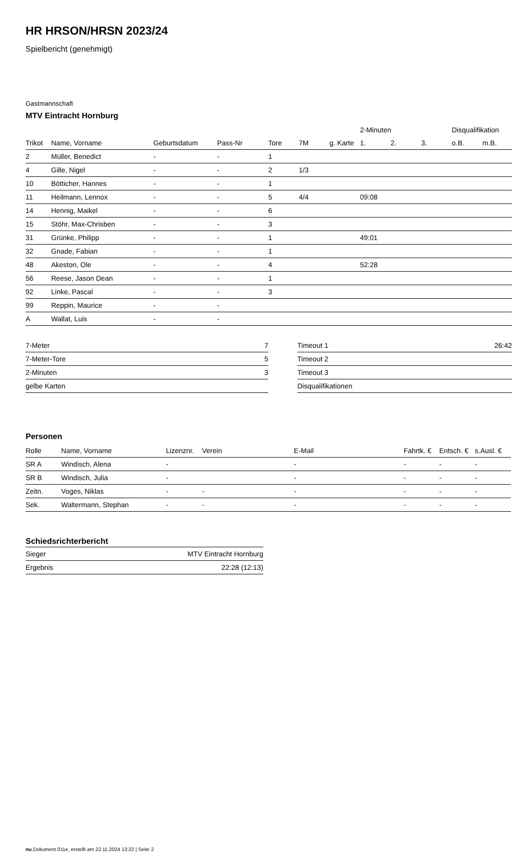HR HRSON/HRSN 2023/24
Spielbericht (genehmigt)
Gastmannschaft
MTV Eintracht Hornburg
| | | | | | | | 2-Minuten | | | Disqualifikation | |
| --- | --- | --- | --- | --- | --- | --- | --- | --- | --- | --- | --- |
| Trikot | Name, Vorname | Geburtsdatum | Pass-Nr | Tore | 7M | g. Karte | 1. | 2. | 3. | o.B. | m.B. |
| 2 | Müller, Benedict | - | - | 1 | | | | | | | |
| 4 | Gille, Nigel | - | - | 2 | 1/3 | | | | | | |
| 10 | Bötticher, Hannes | - | - | 1 | | | | | | | |
| 11 | Heilmann, Lennox | - | - | 5 | 4/4 | | 09:08 | | | | |
| 14 | Hennig, Maikel | - | - | 6 | | | | | | | |
| 15 | Stöhr, Max-Chrisben | - | - | 3 | | | | | | | |
| 31 | Grünke, Philipp | - | - | 1 | | | 49:01 | | | | |
| 32 | Gnade, Fabian | - | - | 1 | | | | | | | |
| 48 | Akeston, Ole | - | - | 4 | | | 52:28 | | | | |
| 56 | Reese, Jason Dean | - | - | 1 | | | | | | | |
| 92 | Linke, Pascal | - | - | 3 | | | | | | | |
| 99 | Reppin, Maurice | - | - | | | | | | | | |
| A | Wallat, Luis | - | - | | | | | | | | |
| 7-Meter | 7 |
| 7-Meter-Tore | 5 |
| 2-Minuten | 3 |
| gelbe Karten | |
| Timeout 1 | 26:42 |
| Timeout 2 | |
| Timeout 3 | |
| Disqualifikationen | |
Personen
| Rolle | Name, Vorname | Lizenznr. | Verein | E-Mail | Fahrtk. € | Entsch. € | s.Ausl. € |
| --- | --- | --- | --- | --- | --- | --- | --- |
| SR A | Windisch, Alena | - | | - | - | - | - |
| SR B | Windisch, Julia | - | | - | - | - | - |
| Zeitn. | Voges, Niklas | - | - | - | - | - | - |
| Sek. | Waltermann, Stephan | - | - | - | - | - | - |
Schiedsrichterbericht
| Sieger | MTV Eintracht Hornburg |
| Ergebnis | 22:28 (12:13) |
nu.Dokument 011e, erstellt am 22.11.2024 13:22 | Seite 2